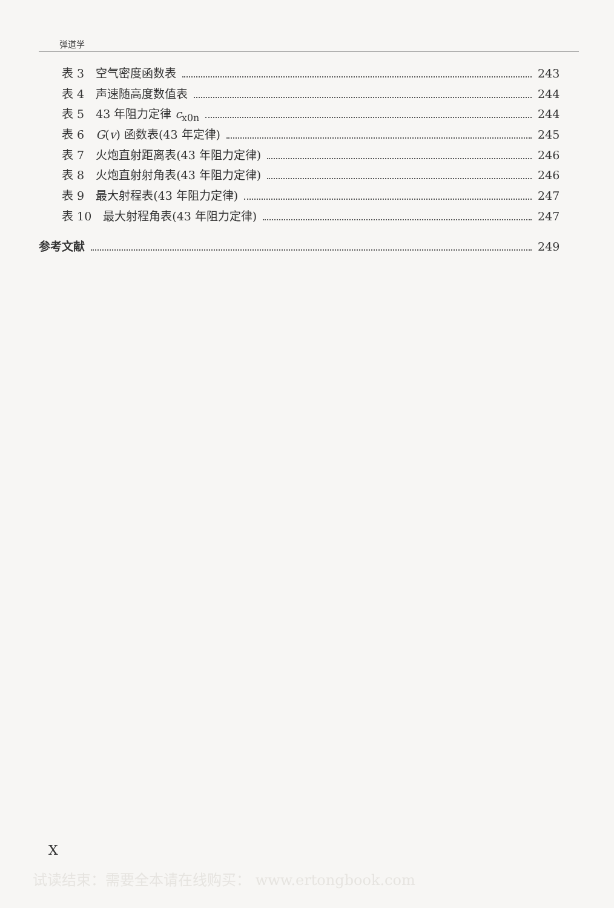弹道学
表 3　空气密度函数表 243
表 4　声速随高度数值表 244
表 5　43 年阻力定律 c<sub>x0n</sub> 244
表 6　G(v) 函数表(43 年定律) 245
表 7　火炮直射距离表(43 年阻力定律) 246
表 8　火炮直射射角表(43 年阻力定律) 246
表 9　最大射程表(43 年阻力定律) 247
表 10　最大射程角表(43 年阻力定律) 247
参考文献 249
X
试读结束：需要全本请在线购买： www.ertongbook.com